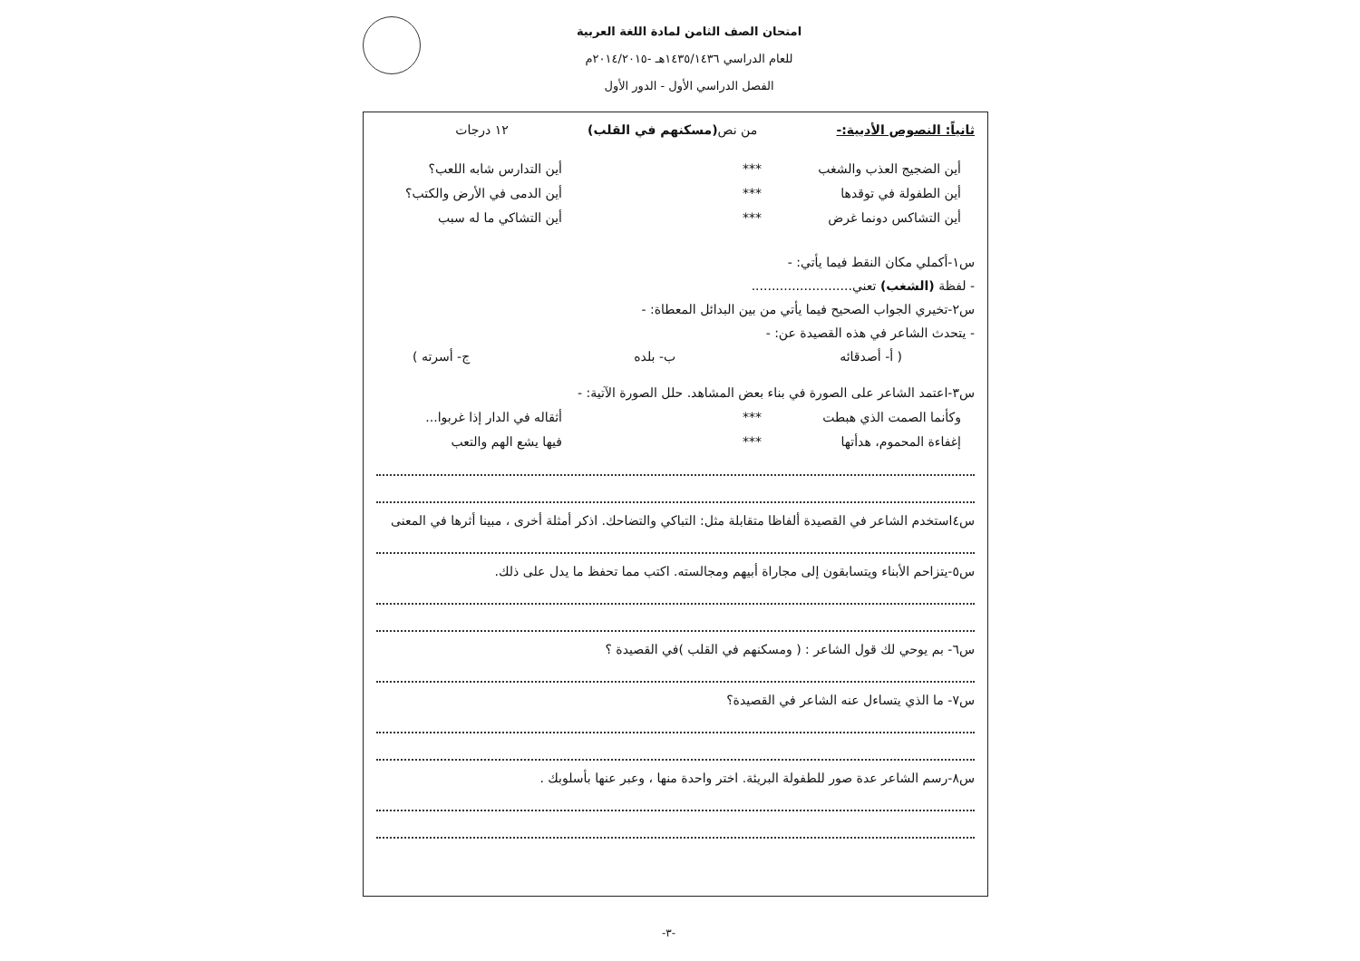امتحان الصف الثامن لمادة اللغة العربية
للعام الدراسي ١٤٣٥/١٤٣٦هـ -٢٠١٤/٢٠١٥م
الفصل الدراسي الأول - الدور الأول
ثانياً: النصوص الأدبية:- من نص(مسكنهم في القلب) ١٢ درجات
أين الضجيج العذب والشغب *** أين التدارس شابه اللعب؟
أين الطفولة في توقدها *** أين الدمى في الأرض والكتب؟
أين التشاكس دونما غرض *** أين التشاكي ما له سبب
س١-أكملي مكان النقط فيما يأتي: -
- لفظة (الشغب) تعني.........................
س٢-تخيري الجواب الصحيح فيما يأتي من بين البدائل المعطاة: -
- يتحدث الشاعر في هذه القصيدة عن: -
( أ- أصدقائه ب- بلده ج- أسرته )
س٣-اعتمد الشاعر على الصورة في بناء بعض المشاهد. حلل الصورة الآتية: -
وكأنما الصمت الذي هبطت *** أثقاله في الدار إذا غربوا...
إغفاءة المحموم، هدأتها *** فيها يشع الهم والتعب
س٤استخدم الشاعر في القصيدة ألفاظا متقابلة مثل: التباكي والتضاحك. اذكر أمثلة أخرى ، مبينا أثرها في المعنى
س٥-يتزاحم الأبناء ويتسابقون إلى مجاراة أبيهم ومجالسته. اكتب مما تحفظ ما يدل على ذلك.
س٦- بم يوحي لك قول الشاعر : ( ومسكنهم في القلب )في القصيدة ؟
س٧- ما الذي يتساءل عنه الشاعر في القصيدة؟
س٨-رسم الشاعر عدة صور للطفولة البريئة. اختر واحدة منها ، وعبر عنها بأسلوبك .
-٣-